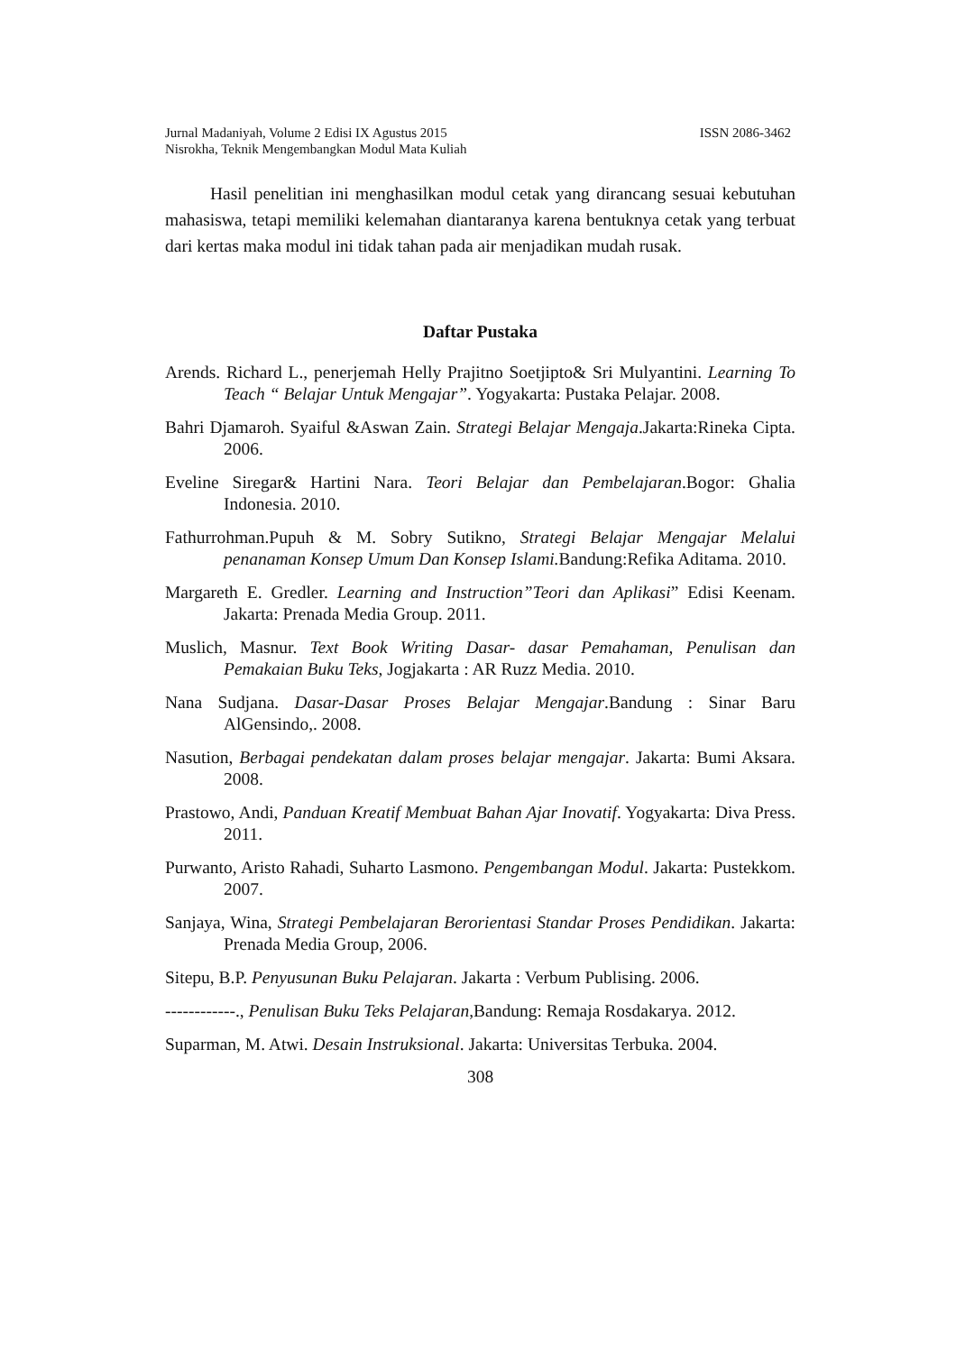Jurnal Madaniyah, Volume 2 Edisi IX Agustus 2015 ISSN 2086-3462
Nisrokha, Teknik Mengembangkan Modul Mata Kuliah
Hasil penelitian ini menghasilkan modul cetak yang dirancang sesuai kebutuhan mahasiswa, tetapi memiliki kelemahan diantaranya karena bentuknya cetak yang terbuat dari kertas maka modul ini tidak tahan pada air menjadikan mudah rusak.
Daftar Pustaka
Arends. Richard L., penerjemah Helly Prajitno Soetjipto& Sri Mulyantini. Learning To Teach “ Belajar Untuk Mengajar”. Yogyakarta: Pustaka Pelajar. 2008.
Bahri Djamaroh. Syaiful &Aswan Zain. Strategi Belajar Mengaja.Jakarta:Rineka Cipta. 2006.
Eveline Siregar& Hartini Nara. Teori Belajar dan Pembelajaran.Bogor: Ghalia Indonesia. 2010.
Fathurrohman.Pupuh & M. Sobry Sutikno, Strategi Belajar Mengajar Melalui penanaman Konsep Umum Dan Konsep Islami. Bandung:Refika Aditama. 2010.
Margareth E. Gredler. Learning and Instruction”Teori dan Aplikasi” Edisi Keenam. Jakarta: Prenada Media Group. 2011.
Muslich, Masnur. Text Book Writing Dasar- dasar Pemahaman, Penulisan dan Pemakaian Buku Teks, Jogjakarta : AR Ruzz Media. 2010.
Nana Sudjana. Dasar-Dasar Proses Belajar Mengajar.Bandung : Sinar Baru AlGensindo,. 2008.
Nasution, Berbagai pendekatan dalam proses belajar mengajar. Jakarta: Bumi Aksara. 2008.
Prastowo, Andi, Panduan Kreatif Membuat Bahan Ajar Inovatif. Yogyakarta: Diva Press. 2011.
Purwanto, Aristo Rahadi, Suharto Lasmono. Pengembangan Modul. Jakarta: Pustekkom. 2007.
Sanjaya, Wina, Strategi Pembelajaran Berorientasi Standar Proses Pendidikan. Jakarta: Prenada Media Group, 2006.
Sitepu, B.P. Penyusunan Buku Pelajaran. Jakarta : Verbum Publising. 2006.
------------., Penulisan Buku Teks Pelajaran,Bandung: Remaja Rosdakarya. 2012.
Suparman, M. Atwi. Desain Instruksional. Jakarta: Universitas Terbuka. 2004.
308